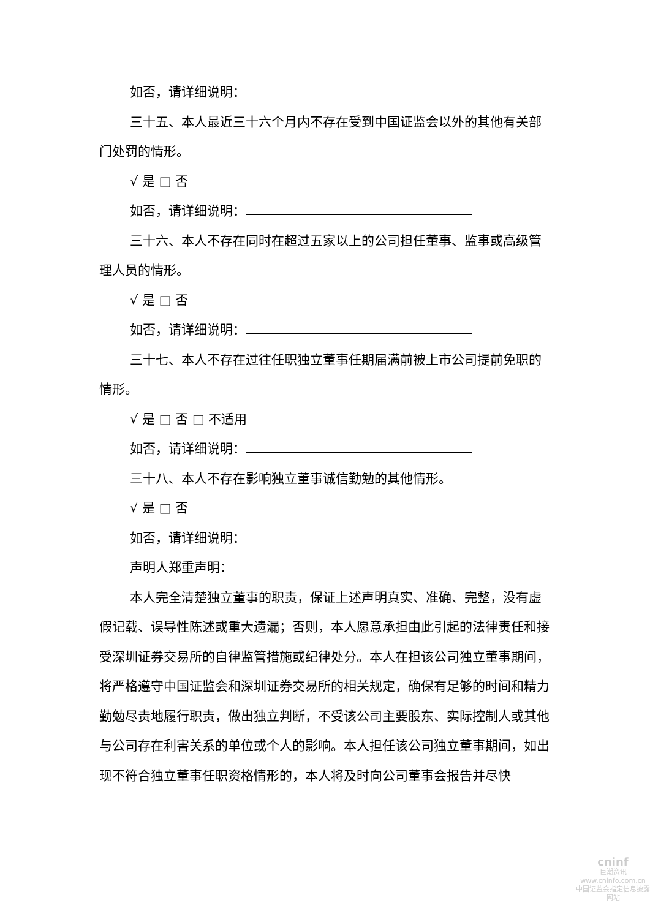如否，请详细说明：
三十五、本人最近三十六个月内不存在受到中国证监会以外的其他有关部门处罚的情形。
√ 是 □ 否
如否，请详细说明：
三十六、本人不存在同时在超过五家以上的公司担任董事、监事或高级管理人员的情形。
√ 是 □ 否
如否，请详细说明：
三十七、本人不存在过往任职独立董事任期届满前被上市公司提前免职的情形。
√ 是 □ 否 □ 不适用
如否，请详细说明：
三十八、本人不存在影响独立董事诚信勤勉的其他情形。
√ 是 □ 否
如否，请详细说明：
声明人郑重声明：
本人完全清楚独立董事的职责，保证上述声明真实、准确、完整，没有虚假记载、误导性陈述或重大遗漏；否则，本人愿意承担由此引起的法律责任和接受深圳证券交易所的自律监管措施或纪律处分。本人在担该公司独立董事期间，将严格遵守中国证监会和深圳证券交易所的相关规定，确保有足够的时间和精力勤勉尽责地履行职责，做出独立判断，不受该公司主要股东、实际控制人或其他与公司存在利害关系的单位或个人的影响。本人担任该公司独立董事期间，如出现不符合独立董事任职资格情形的，本人将及时向公司董事会报告并尽快
cninf
巨潮资讯
www.cninfo.com.cn
中国证监会指定信息披露网站